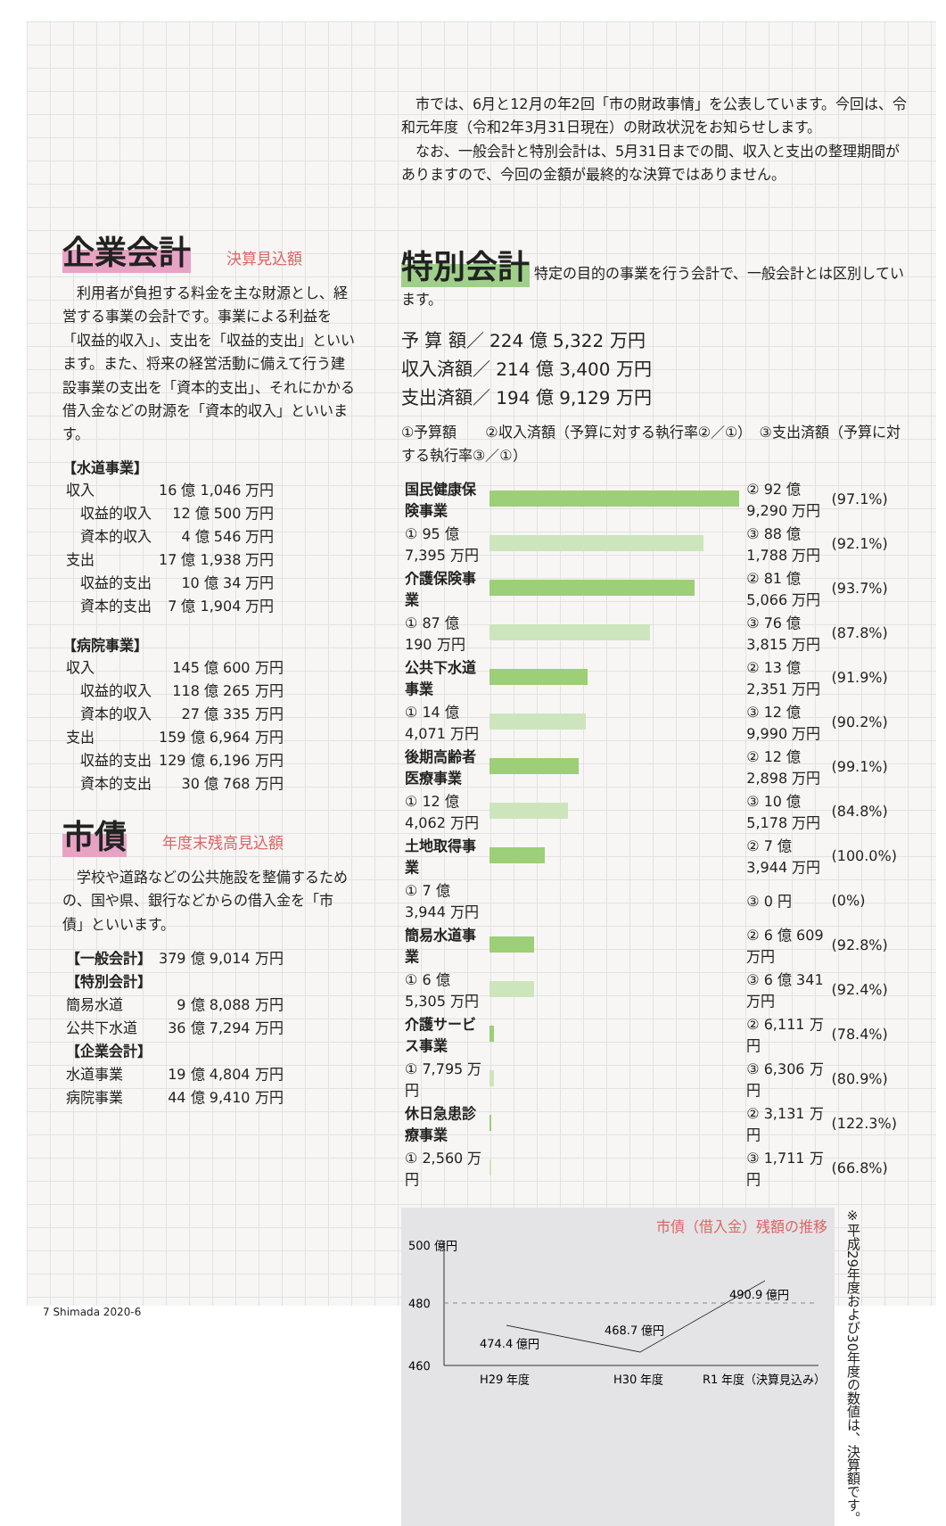企業会計
決算見込額
　利用者が負担する料金を主な財源とし、経営する事業の会計です。事業による利益を「収益的収入」、支出を「収益的支出」といいます。また、将来の経営活動に備えて行う建設事業の支出を「資本的支出」、それにかかる借入金などの財源を「資本的収入」といいます。
【水道事業】
| 収入 | 16 億 1,046 万円 |
| 収益的収入 | 12 億 500 万円 |
| 資本的収入 | 4 億 546 万円 |
| 支出 | 17 億 1,938 万円 |
| 収益的支出 | 10 億 34 万円 |
| 資本的支出 | 7 億 1,904 万円 |
【病院事業】
| 収入 | 145 億 600 万円 |
| 収益的収入 | 118 億 265 万円 |
| 資本的収入 | 27 億 335 万円 |
| 支出 | 159 億 6,964 万円 |
| 収益的支出 | 129 億 6,196 万円 |
| 資本的支出 | 30 億 768 万円 |
市債
年度末残高見込額
　学校や道路などの公共施設を整備するための、国や県、銀行などからの借入金を「市債」といいます。
| 【一般会計】 | 379 億 9,014 万円 |
| 【特別会計】 | |
| 簡易水道 | 9 億 8,088 万円 |
| 公共下水道 | 36 億 7,294 万円 |
| 【企業会計】 | |
| 水道事業 | 19 億 4,804 万円 |
| 病院事業 | 44 億 9,410 万円 |
　市では、6月と12月の年2回「市の財政事情」を公表しています。今回は、令和元年度（令和2年3月31日現在）の財政状況をお知らせします。
　なお、一般会計と特別会計は、5月31日までの間、収入と支出の整理期間がありますので、今回の金額が最終的な決算ではありません。
特別会計
特定の目的の事業を行う会計で、一般会計とは区別しています。
予 算 額／ 224 億 5,322 万円
収入済額／ 214 億 3,400 万円
支出済額／ 194 億 9,129 万円
①予算額　　②収入済額（予算に対する執行率②／①）　③支出済額（予算に対する執行率③／①）
| 国民健康保険事業 | | ② 92 億 9,290 万円 | (97.1%) |
| ① 95 億 7,395 万円 | | ③ 88 億 1,788 万円 | (92.1%) |
| 介護保険事業 | | ② 81 億 5,066 万円 | (93.7%) |
| ① 87 億 190 万円 | | ③ 76 億 3,815 万円 | (87.8%) |
| 公共下水道事業 | | ② 13 億 2,351 万円 | (91.9%) |
| ① 14 億 4,071 万円 | | ③ 12 億 9,990 万円 | (90.2%) |
| 後期高齢者医療事業 | | ② 12 億 2,898 万円 | (99.1%) |
| ① 12 億 4,062 万円 | | ③ 10 億 5,178 万円 | (84.8%) |
| 土地取得事業 | | ② 7 億 3,944 万円 | (100.0%) |
| ① 7 億 3,944 万円 | | ③ 0 円 | (0%) |
| 簡易水道事業 | | ② 6 億 609 万円 | (92.8%) |
| ① 6 億 5,305 万円 | | ③ 6 億 341 万円 | (92.4%) |
| 介護サービス事業 | | ② 6,111 万円 | (78.4%) |
| ① 7,795 万円 | | ③ 6,306 万円 | (80.9%) |
| 休日急患診療事業 | | ② 3,131 万円 | (122.3%) |
| ① 2,560 万円 | | ③ 1,711 万円 | (66.8%) |
市債（借入金）残額の推移
500 億円
480
460
474.4 億円
468.7 億円
490.9 億円
H29 年度
H30 年度
R1 年度（決算見込み）
※平成29年度および30年度の数値は、決算額です。
7 Shimada 2020-6